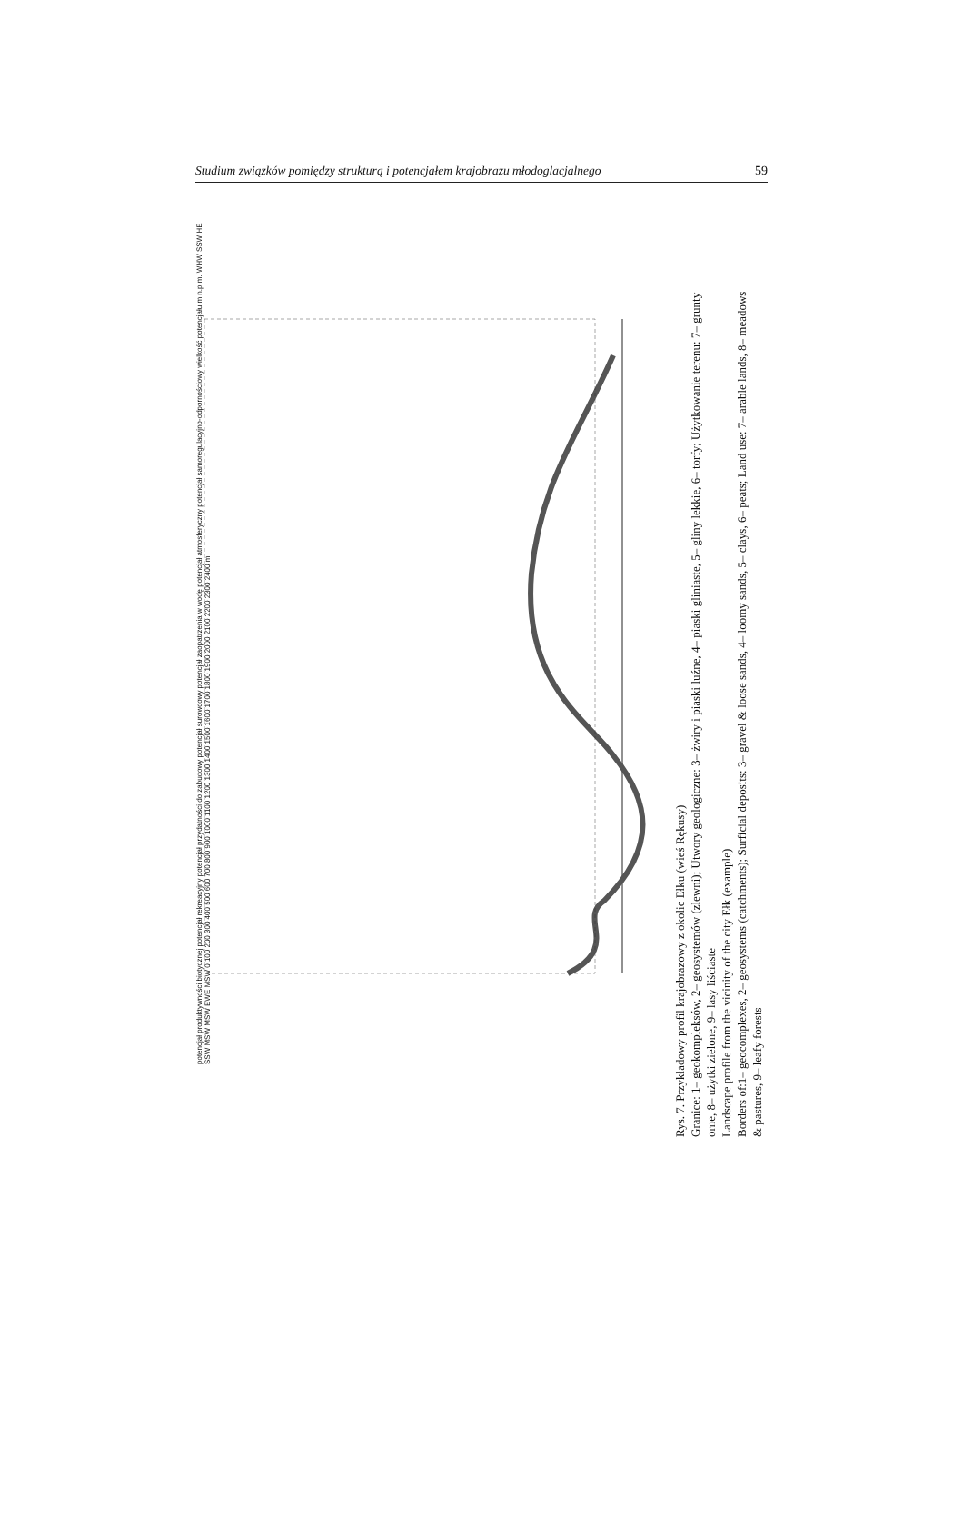Studium związków pomiędzy strukturą i potencjałem krajobrazu młodoglacjalnego 59
potencjał produktywności biotycznej potencjał rekreacyjny potencjał przydatności do zabudowy potencjał surowcowy potencjał zaopatrzenia w wodę potencjał atmosferyczny potencjał samoregulacyjno-odpornościowy wielkość potencjału m n.p.m. WHW SSW HE SSW MSW MSW EWE MSW 0 100 200 300 400 500 600 700 800 900 1000 1100 1200 1300 1400 1500 1600 1700 1800 1900 2000 2100 2200 2300 2400 m
Rys. 7. Przykładowy profil krajobrazowy z okolic Ełku (wieś Rękusy)
Granice: 1– geokompleksów, 2– geosystemów (zlewni); Utwory geologiczne: 3– żwiry i piaski luźne, 4– piaski gliniaste, 5– gliny lekkie, 6– torfy; Użytkowanie terenu: 7– grunty orne, 8– użytki zielone, 9– lasy liściaste
Landscape profile from the vicinity of the city Ełk (example)
Borders of:1– geocomplexes, 2– geosystems (catchments); Surficial deposits: 3– gravel & loose sands, 4– loomy sands, 5– clays, 6– peats; Land use: 7– arable lands, 8– meadows & pastures, 9– leafy forests